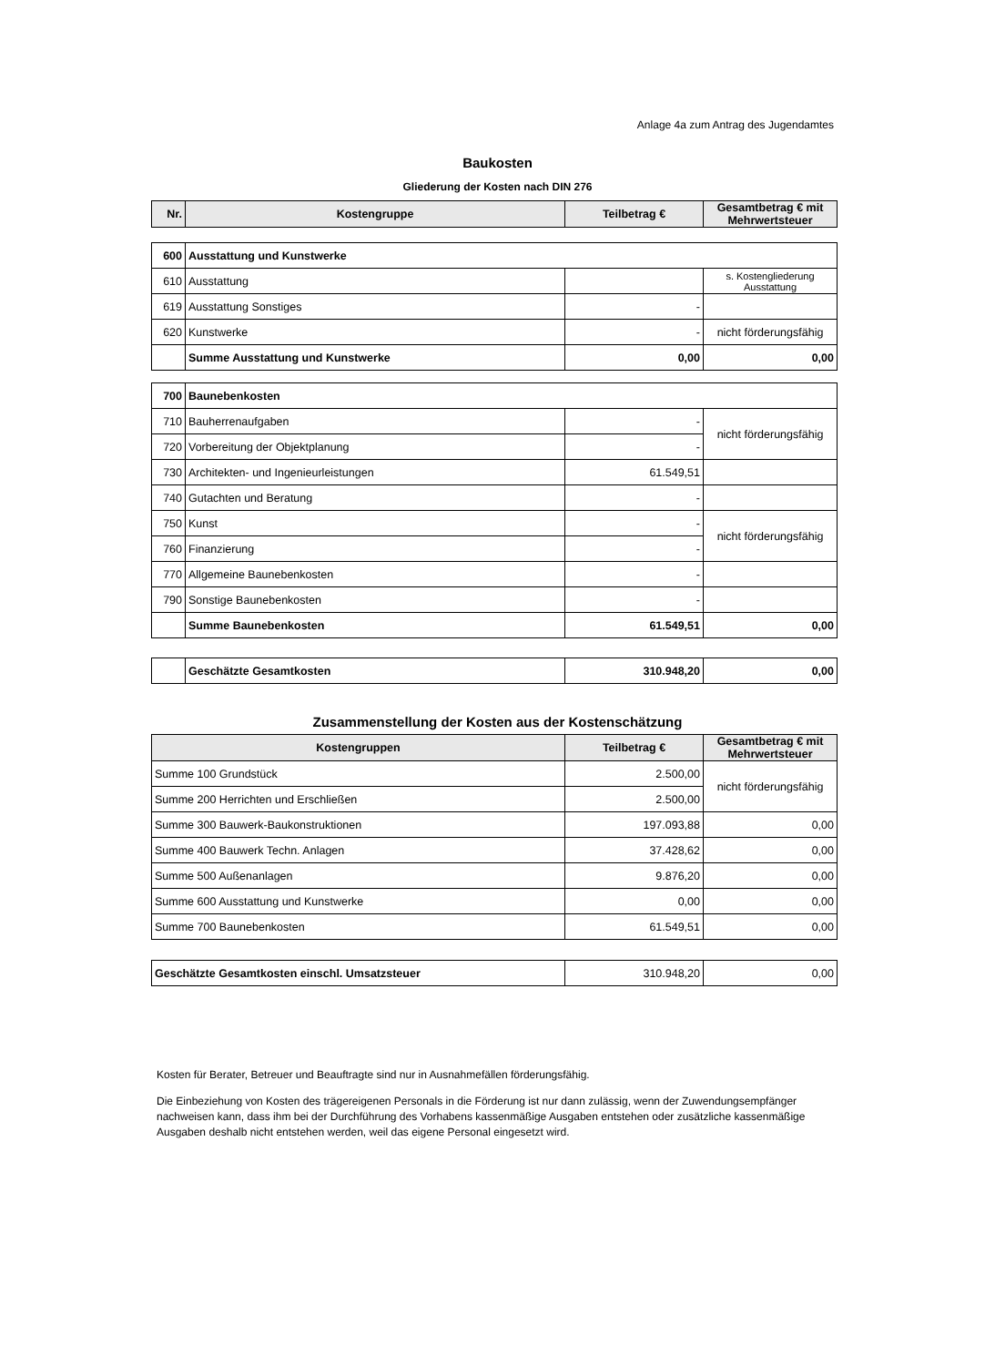Anlage 4a zum Antrag des Jugendamtes
Baukosten
Gliederung der Kosten nach DIN 276
| Nr. | Kostengruppe | Teilbetrag € | Gesamtbetrag € mit Mehrwertsteuer |
| --- | --- | --- | --- |
| 600 | Ausstattung und Kunstwerke | | |
| 610 | Ausstattung | | s. Kostengliederung Ausstattung |
| 619 | Ausstattung Sonstiges | - | |
| 620 | Kunstwerke | - | nicht förderungsfähig |
| | Summe Ausstattung und Kunstwerke | 0,00 | 0,00 |
| 700 | Baunebenkosten | | |
| 710 | Bauherrenaufgaben | - | nicht förderungsfähig |
| 720 | Vorbereitung der Objektplanung | - | |
| 730 | Architekten- und Ingenieurleistungen | 61.549,51 | |
| 740 | Gutachten und Beratung | - | |
| 750 | Kunst | - | nicht förderungsfähig |
| 760 | Finanzierung | - | |
| 770 | Allgemeine Baunebenkosten | - | |
| 790 | Sonstige Baunebenkosten | - | |
| | Summe Baunebenkosten | 61.549,51 | 0,00 |
| | Geschätzte Gesamtkosten | 310.948,20 | 0,00 |
Zusammenstellung der Kosten aus der Kostenschätzung
| Kostengruppen | Teilbetrag € | Gesamtbetrag € mit Mehrwertsteuer |
| --- | --- | --- |
| Summe 100 Grundstück | 2.500,00 | nicht förderungsfähig |
| Summe 200 Herrichten und Erschließen | 2.500,00 | |
| Summe 300 Bauwerk-Baukonstruktionen | 197.093,88 | 0,00 |
| Summe 400 Bauwerk Techn. Anlagen | 37.428,62 | 0,00 |
| Summe 500 Außenanlagen | 9.876,20 | 0,00 |
| Summe 600 Ausstattung und Kunstwerke | 0,00 | 0,00 |
| Summe 700 Baunebenkosten | 61.549,51 | 0,00 |
| Geschätzte Gesamtkosten einschl. Umsatzsteuer | 310.948,20 | 0,00 |
Kosten für Berater, Betreuer und Beauftragte sind nur in Ausnahmefällen förderungsfähig.
Die Einbeziehung von Kosten des trägereigenen Personals in die Förderung ist nur dann zulässig, wenn der Zuwendungsempfänger nachweisen kann, dass ihm bei der Durchführung des Vorhabens kassenmäßige Ausgaben entstehen oder zusätzliche kassenmäßige Ausgaben deshalb nicht entstehen werden, weil das eigene Personal eingesetzt wird.